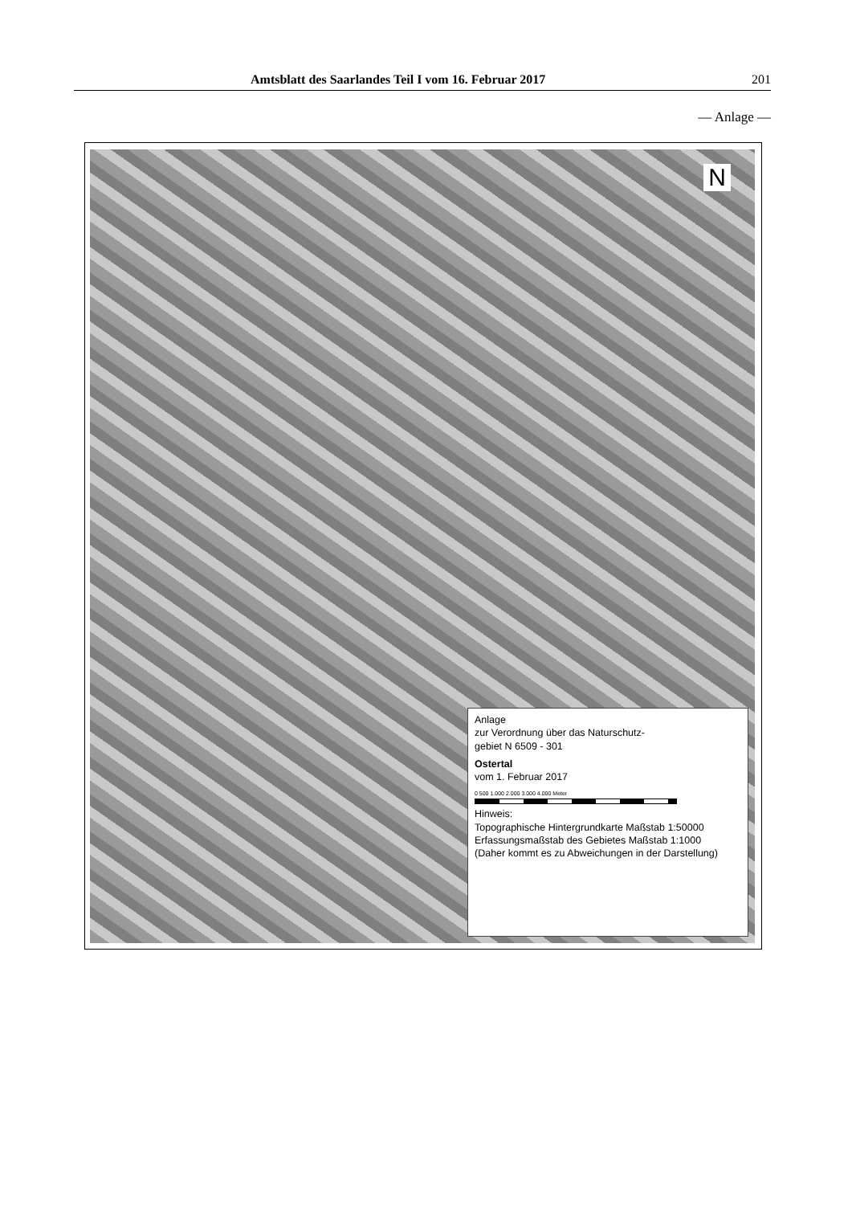Amtsblatt des Saarlandes Teil I vom 16. Februar 2017 201
— Anlage —
N
Anlage
zur Verordnung über das Naturschutz-
gebiet N 6509 - 301
Ostertal
vom 1. Februar 2017
0 500 1.000 2.000 3.000 4.000 Meter
Hinweis:
Topographische Hintergrundkarte Maßstab 1:50000
Erfassungsmaßstab des Gebietes Maßstab 1:1000
(Daher kommt es zu Abweichungen in der Darstellung)